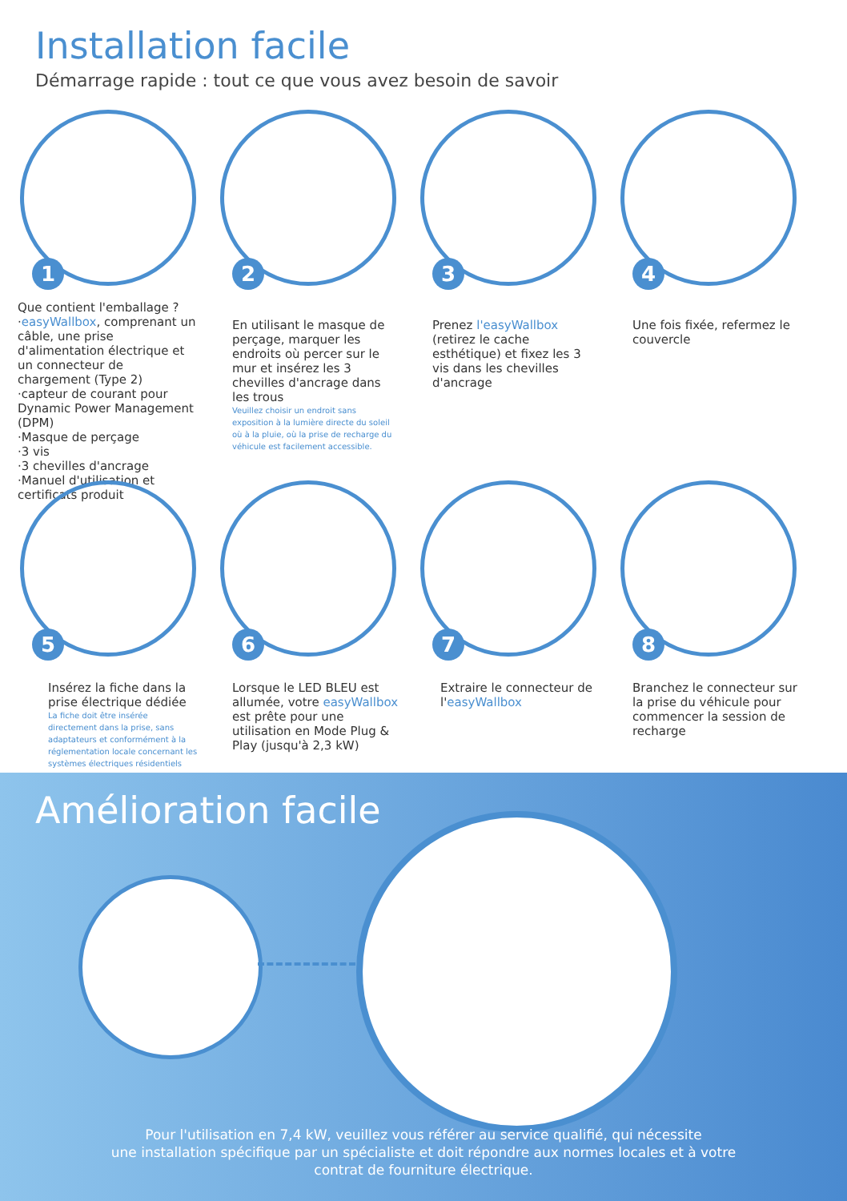Installation facile
Démarrage rapide : tout ce que vous avez besoin de savoir
1
2
3
4
Que contient l'emballage ?
·easyWallbox, comprenant un câble, une prise d'alimentation électrique et un connecteur de chargement (Type 2)
·capteur de courant pour Dynamic Power Management (DPM)
·Masque de perçage
·3 vis
·3 chevilles d'ancrage
·Manuel d'utilisation et certificats produit
En utilisant le masque de perçage, marquer les endroits où percer sur le mur et insérez les 3 chevilles d'ancrage dans les trous
Veuillez choisir un endroit sans exposition à la lumière directe du soleil où à la pluie, où la prise de recharge du véhicule est facilement accessible.
Prenez l'easyWallbox (retirez le cache esthétique) et fixez les 3 vis dans les chevilles d'ancrage
Une fois fixée, refermez le couvercle
5
6
7
8
Insérez la fiche dans la prise électrique dédiée
La fiche doit être insérée directement dans la prise, sans adaptateurs et conformément à la réglementation locale concernant les systèmes électriques résidentiels
Lorsque le LED BLEU est allumée, votre easyWallbox est prête pour une utilisation en Mode Plug & Play (jusqu'à 2,3 kW)
Extraire le connecteur de l'easyWallbox
Branchez le connecteur sur la prise du véhicule pour commencer la session de recharge
Amélioration facile
Pour l'utilisation en 7,4 kW, veuillez vous référer au service qualifié, qui nécessite
une installation spécifique par un spécialiste et doit répondre aux normes locales et à votre
contrat de fourniture électrique.